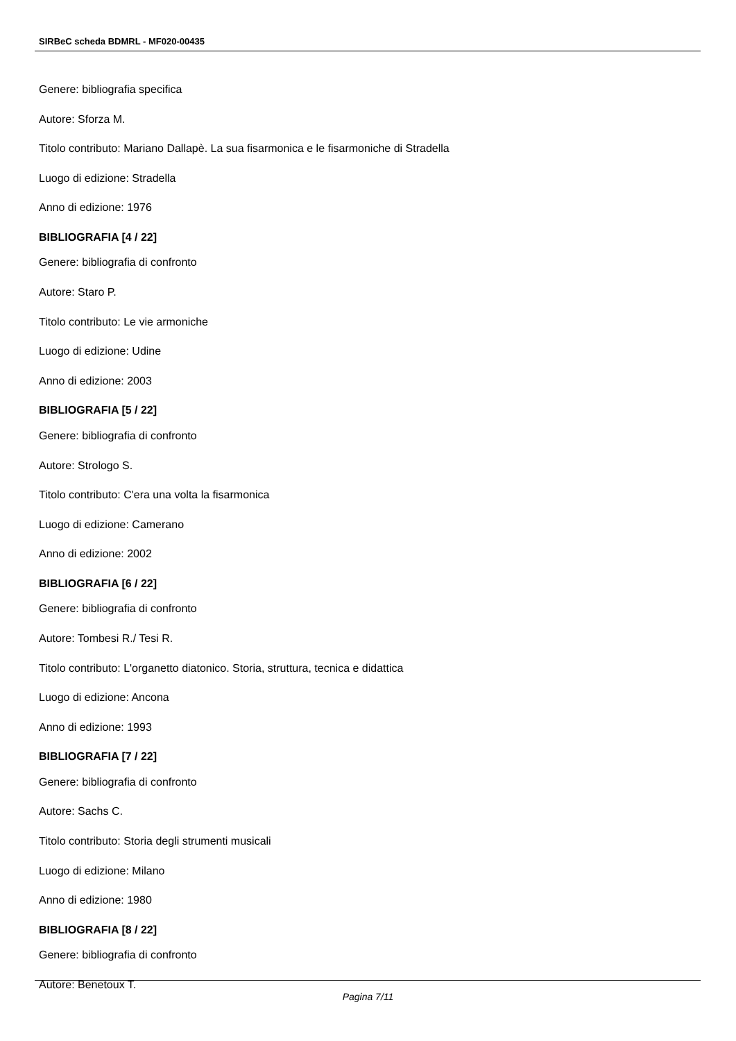SIRBeC scheda BDMRL - MF020-00435
Genere: bibliografia specifica
Autore: Sforza M.
Titolo contributo: Mariano Dallapè. La sua fisarmonica e le fisarmoniche di Stradella
Luogo di edizione: Stradella
Anno di edizione: 1976
BIBLIOGRAFIA [4 / 22]
Genere: bibliografia di confronto
Autore: Staro P.
Titolo contributo: Le vie armoniche
Luogo di edizione: Udine
Anno di edizione: 2003
BIBLIOGRAFIA [5 / 22]
Genere: bibliografia di confronto
Autore: Strologo S.
Titolo contributo: C'era una volta la fisarmonica
Luogo di edizione: Camerano
Anno di edizione: 2002
BIBLIOGRAFIA [6 / 22]
Genere: bibliografia di confronto
Autore: Tombesi R./ Tesi R.
Titolo contributo: L'organetto diatonico. Storia, struttura, tecnica e didattica
Luogo di edizione: Ancona
Anno di edizione: 1993
BIBLIOGRAFIA [7 / 22]
Genere: bibliografia di confronto
Autore: Sachs C.
Titolo contributo: Storia degli strumenti musicali
Luogo di edizione: Milano
Anno di edizione: 1980
BIBLIOGRAFIA [8 / 22]
Genere: bibliografia di confronto
Autore: Benetoux T.
Pagina 7/11